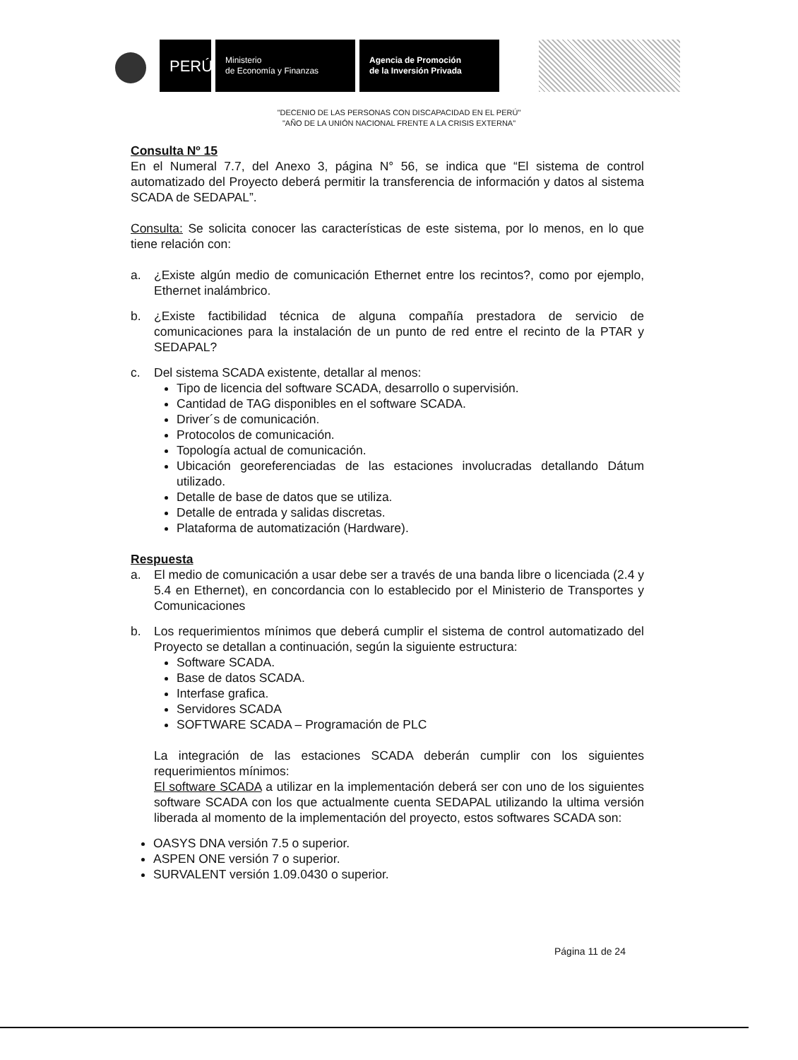PERÚ
Ministerio
de Economía y Finanzas
Agencia de Promoción
de la Inversión Privada
"DECENIO DE LAS PERSONAS CON DISCAPACIDAD EN EL PERÚ"
"AÑO DE LA UNIÓN NACIONAL FRENTE A LA CRISIS EXTERNA"
Consulta Nº 15
En el Numeral 7.7, del Anexo 3, página N° 56, se indica que “El sistema de control automatizado del Proyecto deberá permitir la transferencia de información y datos al sistema SCADA de SEDAPAL”.
Consulta: Se solicita conocer las características de este sistema, por lo menos, en lo que tiene relación con:
a. ¿Existe algún medio de comunicación Ethernet entre los recintos?, como por ejemplo, Ethernet inalámbrico.
b. ¿Existe factibilidad técnica de alguna compañía prestadora de servicio de comunicaciones para la instalación de un punto de red entre el recinto de la PTAR y SEDAPAL?
c. Del sistema SCADA existente, detallar al menos:
Tipo de licencia del software SCADA, desarrollo o supervisión.
Cantidad de TAG disponibles en el software SCADA.
Driver´s de comunicación.
Protocolos de comunicación.
Topología actual de comunicación.
Ubicación georeferenciadas de las estaciones involucradas detallando Dátum utilizado.
Detalle de base de datos que se utiliza.
Detalle de entrada y salidas discretas.
Plataforma de automatización (Hardware).
Respuesta
a. El medio de comunicación a usar debe ser a través de una banda libre o licenciada (2.4 y 5.4 en Ethernet), en concordancia con lo establecido por el Ministerio de Transportes y Comunicaciones
b. Los requerimientos mínimos que deberá cumplir el sistema de control automatizado del Proyecto se detallan a continuación, según la siguiente estructura:
Software SCADA.
Base de datos SCADA.
Interfase grafica.
Servidores SCADA
SOFTWARE SCADA – Programación de PLC
La integración de las estaciones SCADA deberán cumplir con los siguientes requerimientos mínimos:
El software SCADA a utilizar en la implementación deberá ser con uno de los siguientes software SCADA con los que actualmente cuenta SEDAPAL utilizando la ultima versión liberada al momento de la implementación del proyecto, estos softwares SCADA son:
OASYS DNA versión 7.5 o superior.
ASPEN ONE versión 7 o superior.
SURVALENT versión 1.09.0430 o superior.
Página 11 de 24